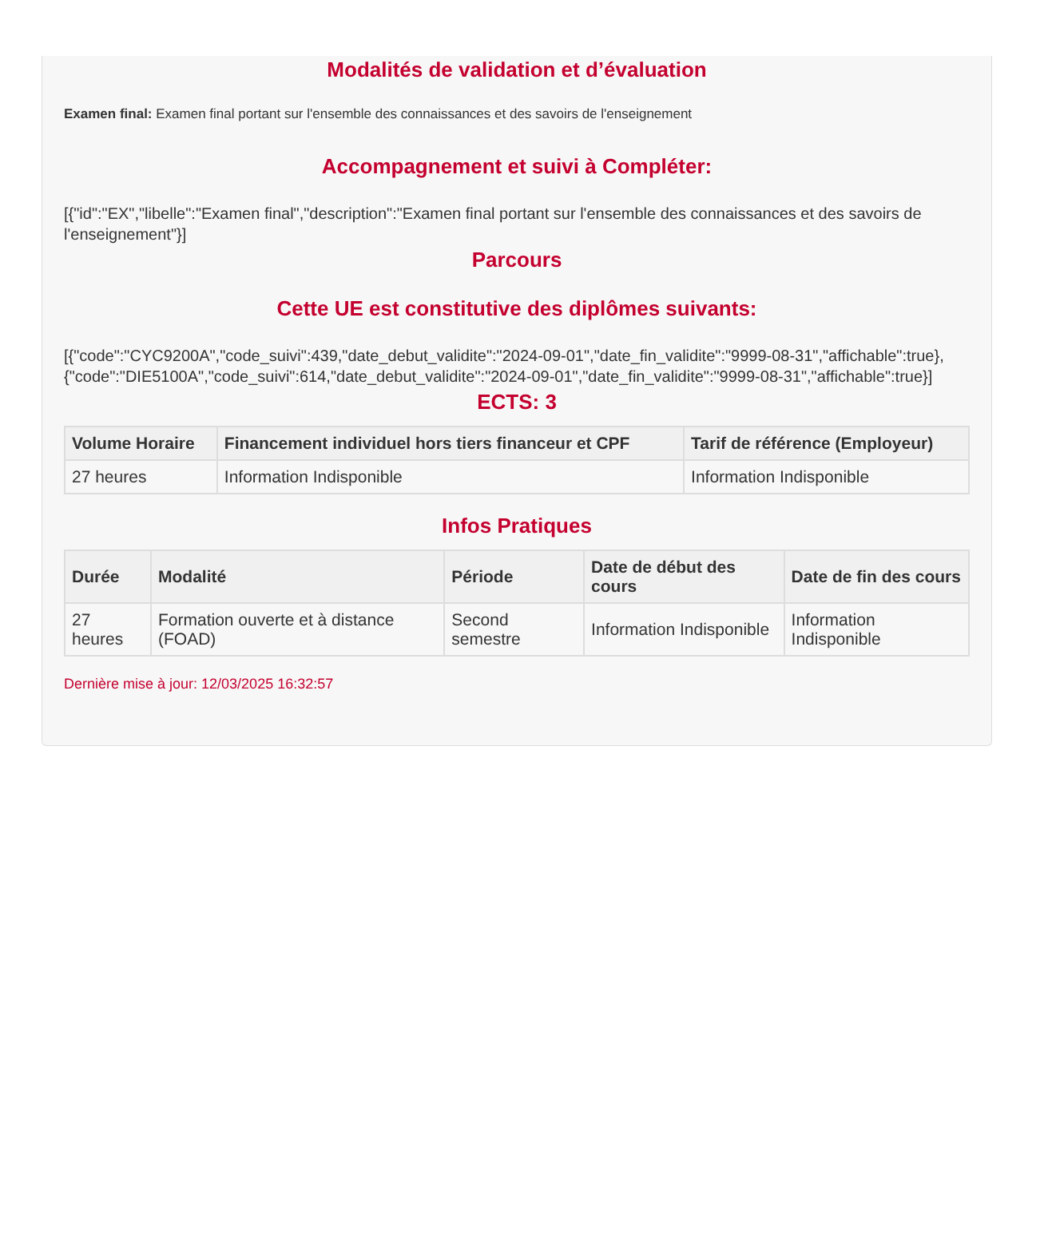Modalités de validation et d’évaluation
Examen final: Examen final portant sur l'ensemble des connaissances et des savoirs de l'enseignement
Accompagnement et suivi à Compléter:
[{"id":"EX","libelle":"Examen final","description":"Examen final portant sur l'ensemble des connaissances et des savoirs de l'enseignement"}]
Parcours
Cette UE est constitutive des diplômes suivants:
[{"code":"CYC9200A","code_suivi":439,"date_debut_validite":"2024-09-01","date_fin_validite":"9999-08-31","affichable":true},{"code":"DIE5100A","code_suivi":614,"date_debut_validite":"2024-09-01","date_fin_validite":"9999-08-31","affichable":true}]
ECTS: 3
| Volume Horaire | Financement individuel hors tiers financeur et CPF | Tarif de référence (Employeur) |
| --- | --- | --- |
| 27 heures | Information Indisponible | Information Indisponible |
Infos Pratiques
| Durée | Modalité | Période | Date de début des cours | Date de fin des cours |
| --- | --- | --- | --- | --- |
| 27 heures | Formation ouverte et à distance (FOAD) | Second semestre | Information Indisponible | Information Indisponible |
Dernière mise à jour: 12/03/2025 16:32:57